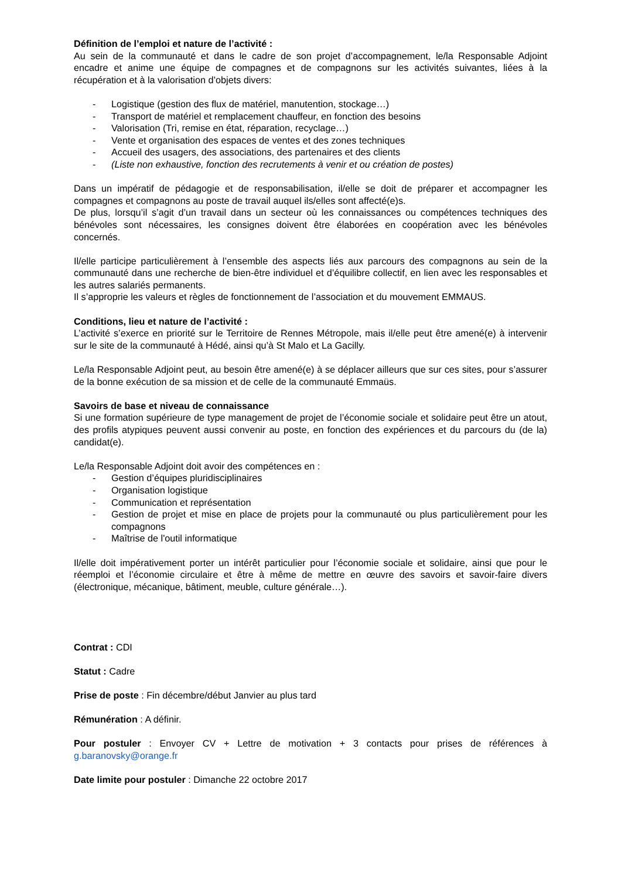Définition de l’emploi et nature de l’activité :
Au sein de la communauté et dans le cadre de son projet d’accompagnement, le/la Responsable Adjoint encadre et anime une équipe de compagnes et de compagnons sur les activités suivantes, liées à la récupération et à la valorisation d’objets divers:
- Logistique (gestion des flux de matériel, manutention, stockage…)
- Transport de matériel et remplacement chauffeur, en fonction des besoins
- Valorisation (Tri, remise en état, réparation, recyclage…)
- Vente et organisation des espaces de ventes et des zones techniques
- Accueil des usagers, des associations, des partenaires et des clients
- (Liste non exhaustive, fonction des recrutements à venir et ou création de postes)
Dans un impératif de pédagogie et de responsabilisation, il/elle se doit de préparer et accompagner les compagnes et compagnons au poste de travail auquel ils/elles sont affecté(e)s.
De plus, lorsqu’il s’agit d’un travail dans un secteur où les connaissances ou compétences techniques des bénévoles sont nécessaires, les consignes doivent être élaborées en coopération avec les bénévoles concernés.
Il/elle participe particulièrement à l’ensemble des aspects liés aux parcours des compagnons au sein de la communauté dans une recherche de bien-être individuel et d’équilibre collectif, en lien avec les responsables et les autres salariés permanents.
Il s’approprie les valeurs et règles de fonctionnement de l’association et du mouvement EMMAUS.
Conditions, lieu et nature de l’activité :
L’activité s’exerce en priorité sur le Territoire de Rennes Métropole, mais il/elle peut être amené(e) à intervenir sur le site de la communauté à Hédé, ainsi qu’à St Malo et La Gacilly.
Le/la Responsable Adjoint peut, au besoin être amené(e) à se déplacer ailleurs que sur ces sites, pour s’assurer de la bonne exécution de sa mission et de celle de la communauté Emmaüs.
Savoirs de base et niveau de connaissance
Si une formation supérieure de type management de projet de l’économie sociale et solidaire peut être un atout, des profils atypiques peuvent aussi convenir au poste, en fonction des expériences et du parcours du (de la) candidat(e).
Le/la Responsable Adjoint doit avoir des compétences en :
- Gestion d’équipes pluridisciplinaires
- Organisation logistique
- Communication et représentation
- Gestion de projet et mise en place de projets pour la communauté ou plus particulièrement pour les compagnons
- Maîtrise de l'outil informatique
Il/elle doit impérativement porter un intérêt particulier pour l’économie sociale et solidaire, ainsi que pour le réemploi et l’économie circulaire et être à même de mettre en œuvre des savoirs et savoir-faire divers (électronique, mécanique, bâtiment, meuble, culture générale…).
Contrat : CDI
Statut : Cadre
Prise de poste : Fin décembre/début Janvier au plus tard
Rémunération : A définir.
Pour postuler : Envoyer CV + Lettre de motivation + 3 contacts pour prises de références à g.baranovsky@orange.fr
Date limite pour postuler : Dimanche 22 octobre 2017